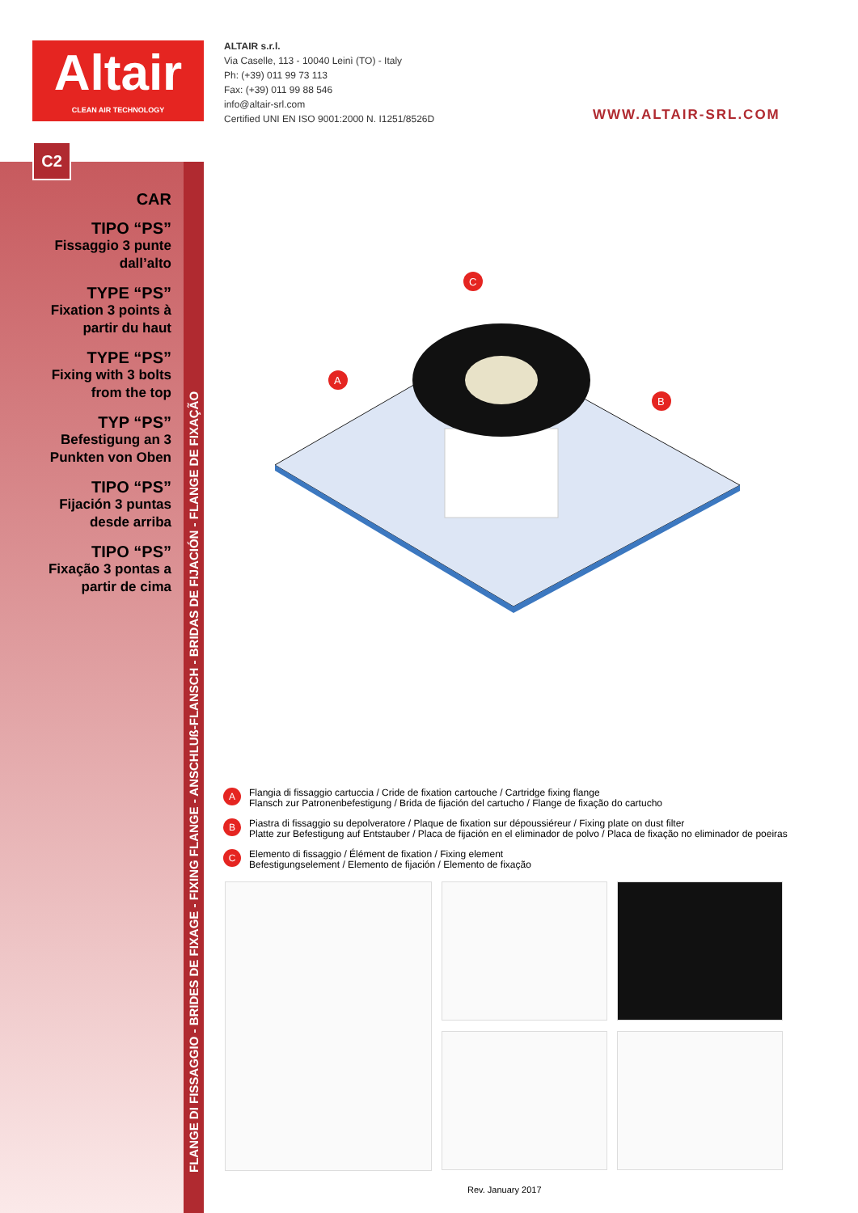Altair
CLEAN AIR TECHNOLOGY
ALTAIR s.r.l.
Via Caselle, 113 - 10040 Leinì (TO) - Italy
Ph: (+39) 011 99 73 113
Fax: (+39) 011 99 88 546
info@altair-srl.com
Certified UNI EN ISO 9001:2000 N. I1251/8526D
WWW.ALTAIR-SRL.COM
C2
FLANGE DI FISSAGGIO - BRIDES DE FIXAGE - FIXING FLANGE - ANSCHLUß-FLANSCH - BRIDAS DE FIJACIÓN - FLANGE DE FIXAÇÃO
CAR
TIPO “PS”
Fissaggio 3 punte dall’alto
TYPE “PS”
Fixation 3 points à partir du haut
TYPE “PS”
Fixing with 3 bolts from the top
TYP “PS”
Befestigung an 3 Punkten von Oben
TIPO “PS”
Fijación 3 puntas desde arriba
TIPO “PS”
Fixação 3 pontas a partir de cima
A
B
C
A Flangia di fissaggio cartuccia / Cride de fixation cartouche / Cartridge fixing flange
Flansch zur Patronenbefestigung / Brida de fijación del cartucho / Flange de fixação do cartucho
B Piastra di fissaggio su depolveratore / Plaque de fixation sur dépoussiéreur / Fixing plate on dust filter
Platte zur Befestigung auf Entstauber / Placa de fijación en el eliminador de polvo / Placa de fixação no eliminador de poeiras
C Elemento di fissaggio / Élément de fixation / Fixing element
Befestigungselement / Elemento de fijación / Elemento de fixação
Rev. January 2017